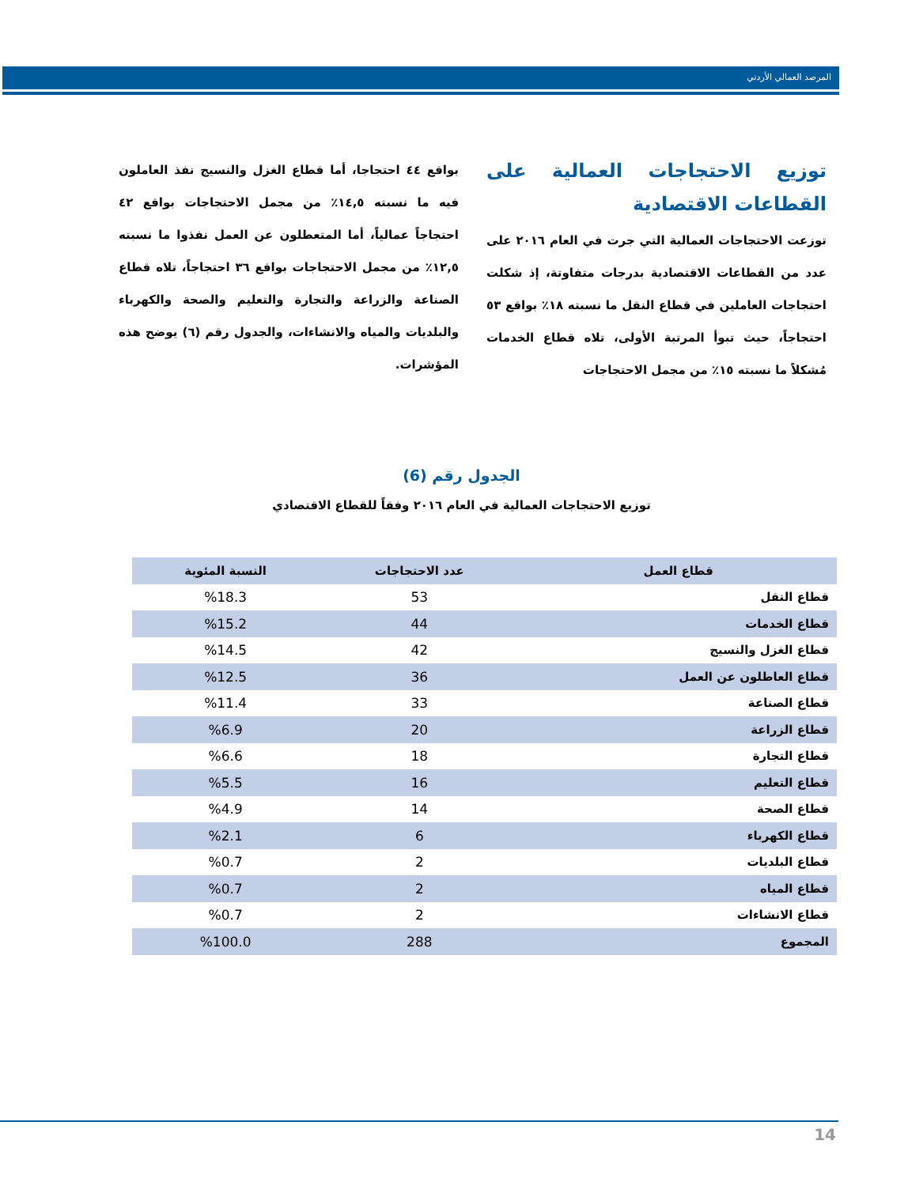المرصد العمالي الأردني
توزيع الاحتجاجات العمالية على القطاعات الاقتصادية
توزعت الاحتجاجات العمالية التي جرت في العام ٢٠١٦ على عدد من القطاعات الاقتصادية بدرجات متفاوتة، إذ شكلت احتجاجات العاملين في قطاع النقل ما نسبته ١٨٪ بواقع ٥٣ احتجاجاً، حيث تبوأ المرتبة الأولى، تلاه قطاع الخدمات مُشكلاً ما نسبته ١٥٪ من مجمل الاحتجاجات
بواقع ٤٤ احتجاجا، أما قطاع الغزل والنسيج نفذ العاملون فيه ما نسبته ١٤,٥٪ من مجمل الاحتجاجات بواقع ٤٢ احتجاجاً عمالياً، أما المتعطلون عن العمل نفذوا ما نسبته ١٢,٥٪ من مجمل الاحتجاجات بواقع ٣٦ احتجاجاً، تلاه قطاع الصناعة والزراعة والتجارة والتعليم والصحة والكهرباء والبلديات والمياه والانشاءات، والجدول رقم (٦) يوضح هذه المؤشرات.
الجدول رقم (6)
توزيع الاحتجاجات العمالية في العام ٢٠١٦ وفقاً للقطاع الاقتصادي
| قطاع العمل | عدد الاحتجاجات | النسبة المئوية |
| --- | --- | --- |
| قطاع النقل | 53 | %18.3 |
| قطاع الخدمات | 44 | %15.2 |
| قطاع الغزل والنسيج | 42 | %14.5 |
| قطاع العاطلون عن العمل | 36 | %12.5 |
| قطاع الصناعة | 33 | %11.4 |
| قطاع الزراعة | 20 | %6.9 |
| قطاع التجارة | 18 | %6.6 |
| قطاع التعليم | 16 | %5.5 |
| قطاع الصحة | 14 | %4.9 |
| قطاع الكهرباء | 6 | %2.1 |
| قطاع البلديات | 2 | %0.7 |
| قطاع المياه | 2 | %0.7 |
| قطاع الانشاءات | 2 | %0.7 |
| المجموع | 288 | %100.0 |
14